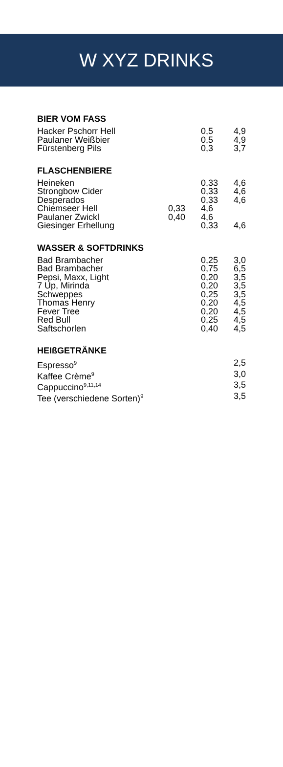W XYZ DRINKS
BIER VOM FASS
| Hacker Pschorr Hell | | 0,5 | 4,9 |
| Paulaner Weißbier | | 0,5 | 4,9 |
| Fürstenberg Pils | | 0,3 | 3,7 |
FLASCHENBIERE
| Heineken | | 0,33 | 4,6 |
| Strongbow Cider | | 0,33 | 4,6 |
| Desperados | | 0,33 | 4,6 |
| Chiemseer Hell | 0,33 | 4,6 | |
| Paulaner Zwickl | 0,40 | 4,6 | |
| Giesinger Erhellung | | 0,33 | 4,6 |
WASSER & SOFTDRINKS
| Bad Brambacher | | 0,25 | 3,0 |
| Bad Brambacher | | 0,75 | 6,5 |
| Pepsi, Maxx, Light | | 0,20 | 3,5 |
| 7 Up, Mirinda | | 0,20 | 3,5 |
| Schweppes | | 0,25 | 3,5 |
| Thomas Henry | | 0,20 | 4,5 |
| Fever Tree | | 0,20 | 4,5 |
| Red Bull | | 0,25 | 4,5 |
| Saftschorlen | | 0,40 | 4,5 |
HEIßGETRÄNKE
| Espresso<sup>9</sup> | | | 2,5 |
| Kaffee Crème<sup>9</sup> | | | 3,0 |
| Cappuccino<sup>9,11,14</sup> | | | 3,5 |
| Tee (verschiedene Sorten)<sup>9</sup> | | | 3,5 |